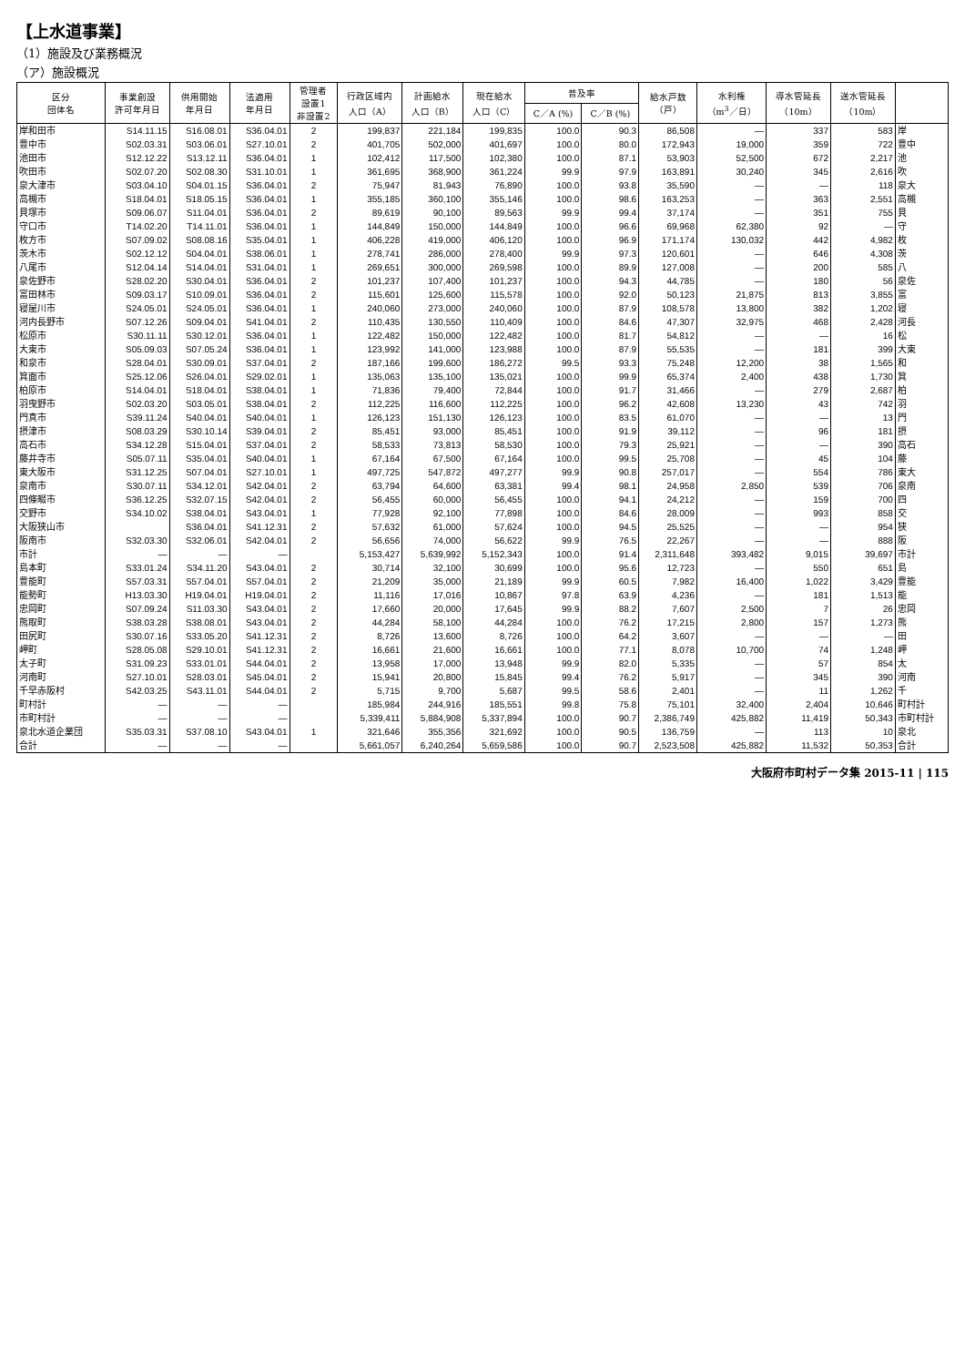【上水道事業】
（1）施設及び業務概況
（ア）施設概況
| 区分 団体名 | 事業創設 許可年月日 | 供用開始 年月日 | 法適用 年月日 | 管理者 設置1 非設置2 | 行政区域内 人口（A） | 計画給水 人口（B） | 現在給水 人口（C） | 普及率 | | 給水戸数 （戸） | 水利権 （m<sup>3</sup>／日） | 導水管延長 （10m） | 送水管延長 （10m） | |
| --- | --- | --- | --- | --- | --- | --- | --- | --- | --- | --- | --- | --- | --- | --- |
| | | | | | | | | C／A (%) | C／B (%) | | | | | |
| 岸和田市 | S14.11.15 | S16.08.01 | S36.04.01 | 2 | 199,837 | 221,184 | 199,835 | 100.0 | 90.3 | 86,508 | — | 337 | 583 | 岸 |
| 豊中市 | S02.03.31 | S03.06.01 | S27.10.01 | 2 | 401,705 | 502,000 | 401,697 | 100.0 | 80.0 | 172,943 | 19,000 | 359 | 722 | 豊中 |
| 池田市 | S12.12.22 | S13.12.11 | S36.04.01 | 1 | 102,412 | 117,500 | 102,380 | 100.0 | 87.1 | 53,903 | 52,500 | 672 | 2,217 | 池 |
| 吹田市 | S02.07.20 | S02.08.30 | S31.10.01 | 1 | 361,695 | 368,900 | 361,224 | 99.9 | 97.9 | 163,891 | 30,240 | 345 | 2,616 | 吹 |
| 泉大津市 | S03.04.10 | S04.01.15 | S36.04.01 | 2 | 75,947 | 81,943 | 76,890 | 100.0 | 93.8 | 35,590 | — | — | 118 | 泉大 |
| 高槻市 | S18.04.01 | S18.05.15 | S36.04.01 | 1 | 355,185 | 360,100 | 355,146 | 100.0 | 98.6 | 163,253 | — | 363 | 2,551 | 高槻 |
| 貝塚市 | S09.06.07 | S11.04.01 | S36.04.01 | 2 | 89,619 | 90,100 | 89,563 | 99.9 | 99.4 | 37,174 | — | 351 | 755 | 貝 |
| 守口市 | T14.02.20 | T14.11.01 | S36.04.01 | 1 | 144,849 | 150,000 | 144,849 | 100.0 | 96.6 | 69,968 | 62,380 | 92 | — | 守 |
| 枚方市 | S07.09.02 | S08.08.16 | S35.04.01 | 1 | 406,228 | 419,000 | 406,120 | 100.0 | 96.9 | 171,174 | 130,032 | 442 | 4,982 | 枚 |
| 茨木市 | S02.12.12 | S04.04.01 | S38.06.01 | 1 | 278,741 | 286,000 | 278,400 | 99.9 | 97.3 | 120,601 | — | 646 | 4,308 | 茨 |
| 八尾市 | S12.04.14 | S14.04.01 | S31.04.01 | 1 | 269,651 | 300,000 | 269,598 | 100.0 | 89.9 | 127,008 | — | 200 | 585 | 八 |
| 泉佐野市 | S28.02.20 | S30.04.01 | S36.04.01 | 2 | 101,237 | 107,400 | 101,237 | 100.0 | 94.3 | 44,785 | — | 180 | 56 | 泉佐 |
| 富田林市 | S09.03.17 | S10.09.01 | S36.04.01 | 2 | 115,601 | 125,600 | 115,578 | 100.0 | 92.0 | 50,123 | 21,875 | 813 | 3,855 | 富 |
| 寝屋川市 | S24.05.01 | S24.05.01 | S36.04.01 | 1 | 240,060 | 273,000 | 240,060 | 100.0 | 87.9 | 108,578 | 13,800 | 382 | 1,202 | 寝 |
| 河内長野市 | S07.12.26 | S09.04.01 | S41.04.01 | 2 | 110,435 | 130,550 | 110,409 | 100.0 | 84.6 | 47,307 | 32,975 | 468 | 2,428 | 河長 |
| 松原市 | S30.11.11 | S30.12.01 | S36.04.01 | 1 | 122,482 | 150,000 | 122,482 | 100.0 | 81.7 | 54,812 | — | — | 16 | 松 |
| 大東市 | S05.09.03 | S07.05.24 | S36.04.01 | 1 | 123,992 | 141,000 | 123,988 | 100.0 | 87.9 | 55,535 | — | 181 | 399 | 大東 |
| 和泉市 | S28.04.01 | S30.09.01 | S37.04.01 | 2 | 187,166 | 199,600 | 186,272 | 99.5 | 93.3 | 75,248 | 12,200 | 38 | 1,565 | 和 |
| 箕面市 | S25.12.06 | S26.04.01 | S29.02.01 | 1 | 135,063 | 135,100 | 135,021 | 100.0 | 99.9 | 65,374 | 2,400 | 438 | 1,730 | 箕 |
| 柏原市 | S14.04.01 | S18.04.01 | S38.04.01 | 1 | 71,836 | 79,400 | 72,844 | 100.0 | 91.7 | 31,466 | — | 279 | 2,687 | 柏 |
| 羽曳野市 | S02.03.20 | S03.05.01 | S38.04.01 | 2 | 112,225 | 116,600 | 112,225 | 100.0 | 96.2 | 42,608 | 13,230 | 43 | 742 | 羽 |
| 門真市 | S39.11.24 | S40.04.01 | S40.04.01 | 1 | 126,123 | 151,130 | 126,123 | 100.0 | 83.5 | 61,070 | — | — | 13 | 門 |
| 摂津市 | S08.03.29 | S30.10.14 | S39.04.01 | 2 | 85,451 | 93,000 | 85,451 | 100.0 | 91.9 | 39,112 | — | 96 | 181 | 摂 |
| 高石市 | S34.12.28 | S15.04.01 | S37.04.01 | 2 | 58,533 | 73,813 | 58,530 | 100.0 | 79.3 | 25,921 | — | — | 390 | 高石 |
| 藤井寺市 | S05.07.11 | S35.04.01 | S40.04.01 | 1 | 67,164 | 67,500 | 67,164 | 100.0 | 99.5 | 25,708 | — | 45 | 104 | 藤 |
| 東大阪市 | S31.12.25 | S07.04.01 | S27.10.01 | 1 | 497,725 | 547,872 | 497,277 | 99.9 | 90.8 | 257,017 | — | 554 | 786 | 東大 |
| 泉南市 | S30.07.11 | S34.12.01 | S42.04.01 | 2 | 63,794 | 64,600 | 63,381 | 99.4 | 98.1 | 24,958 | 2,850 | 539 | 706 | 泉南 |
| 四條畷市 | S36.12.25 | S32.07.15 | S42.04.01 | 2 | 56,455 | 60,000 | 56,455 | 100.0 | 94.1 | 24,212 | — | 159 | 700 | 四 |
| 交野市 | S34.10.02 | S38.04.01 | S43.04.01 | 1 | 77,928 | 92,100 | 77,898 | 100.0 | 84.6 | 28,009 | — | 993 | 858 | 交 |
| 大阪狭山市 | | S36.04.01 | S41.12.31 | 2 | 57,632 | 61,000 | 57,624 | 100.0 | 94.5 | 25,525 | — | — | 954 | 狭 |
| 阪南市 | S32.03.30 | S32.06.01 | S42.04.01 | 2 | 56,656 | 74,000 | 56,622 | 99.9 | 76.5 | 22,267 | — | — | 888 | 阪 |
| 市計 | — | — | — | | 5,153,427 | 5,639,992 | 5,152,343 | 100.0 | 91.4 | 2,311,648 | 393,482 | 9,015 | 39,697 | 市計 |
| 島本町 | S33.01.24 | S34.11.20 | S43.04.01 | 2 | 30,714 | 32,100 | 30,699 | 100.0 | 95.6 | 12,723 | — | 550 | 651 | 島 |
| 豊能町 | S57.03.31 | S57.04.01 | S57.04.01 | 2 | 21,209 | 35,000 | 21,189 | 99.9 | 60.5 | 7,982 | 16,400 | 1,022 | 3,429 | 豊能 |
| 能勢町 | H13.03.30 | H19.04.01 | H19.04.01 | 2 | 11,116 | 17,016 | 10,867 | 97.8 | 63.9 | 4,236 | — | 181 | 1,513 | 能 |
| 忠岡町 | S07.09.24 | S11.03.30 | S43.04.01 | 2 | 17,660 | 20,000 | 17,645 | 99.9 | 88.2 | 7,607 | 2,500 | 7 | 26 | 忠岡 |
| 熊取町 | S38.03.28 | S38.08.01 | S43.04.01 | 2 | 44,284 | 58,100 | 44,284 | 100.0 | 76.2 | 17,215 | 2,800 | 157 | 1,273 | 熊 |
| 田尻町 | S30.07.16 | S33.05.20 | S41.12.31 | 2 | 8,726 | 13,600 | 8,726 | 100.0 | 64.2 | 3,607 | — | — | — | 田 |
| 岬町 | S28.05.08 | S29.10.01 | S41.12.31 | 2 | 16,661 | 21,600 | 16,661 | 100.0 | 77.1 | 8,078 | 10,700 | 74 | 1,248 | 岬 |
| 太子町 | S31.09.23 | S33.01.01 | S44.04.01 | 2 | 13,958 | 17,000 | 13,948 | 99.9 | 82.0 | 5,335 | — | 57 | 854 | 太 |
| 河南町 | S27.10.01 | S28.03.01 | S45.04.01 | 2 | 15,941 | 20,800 | 15,845 | 99.4 | 76.2 | 5,917 | — | 345 | 390 | 河南 |
| 千早赤阪村 | S42.03.25 | S43.11.01 | S44.04.01 | 2 | 5,715 | 9,700 | 5,687 | 99.5 | 58.6 | 2,401 | — | 11 | 1,262 | 千 |
| 町村計 | — | — | — | | 185,984 | 244,916 | 185,551 | 99.8 | 75.8 | 75,101 | 32,400 | 2,404 | 10,646 | 町村計 |
| 市町村計 | — | — | — | | 5,339,411 | 5,884,908 | 5,337,894 | 100.0 | 90.7 | 2,386,749 | 425,882 | 11,419 | 50,343 | 市町村計 |
| 泉北水道企業団 | S35.03.31 | S37.08.10 | S43.04.01 | 1 | 321,646 | 355,356 | 321,692 | 100.0 | 90.5 | 136,759 | — | 113 | 10 | 泉北 |
| 合計 | — | — | — | | 5,661,057 | 6,240,264 | 5,659,586 | 100.0 | 90.7 | 2,523,508 | 425,882 | 11,532 | 50,353 | 合計 |
大阪府市町村データ集 2015-11 | 115